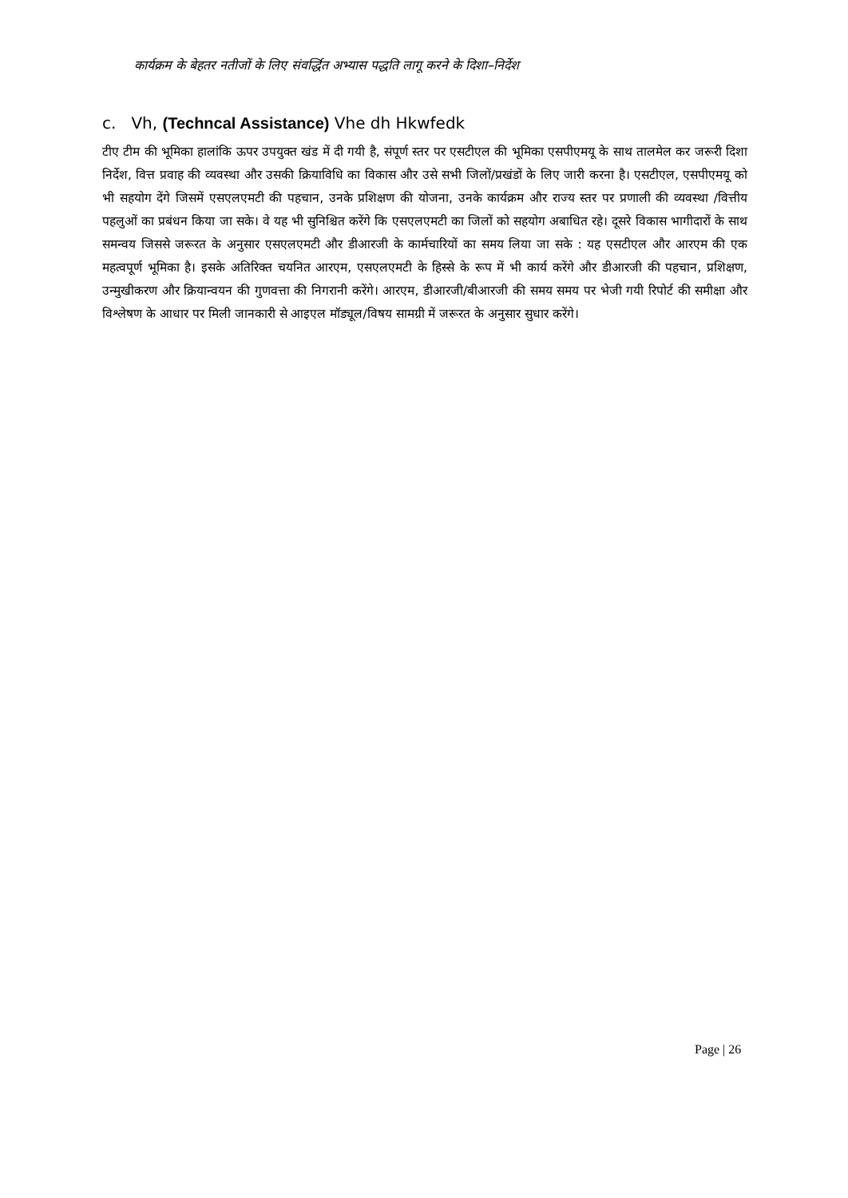कार्यक्रम के बेहतर नतीजों के लिए संवर्द्धित अभ्यास पद्धति लागू करने के दिशा–निर्देश
c. Vh, (Techncal Assistance) Vhe dh Hkwfedk
टीए टीम की भूमिका हालांकि ऊपर उपयुक्त खंड में दी गयी है, संपूर्ण स्तर पर एसटीएल की भूमिका एसपीएमयू के साथ तालमेल कर जरूरी दिशा निर्देश, वित्त प्रवाह की व्यवस्था और उसकी क्रियाविधि का विकास और उसे सभी जिलों/प्रखंडों के लिए जारी करना है। एसटीएल, एसपीएमयू को भी सहयोग देंगे जिसमें एसएलएमटी की पहचान, उनके प्रशिक्षण की योजना, उनके कार्यक्रम और राज्य स्तर पर प्रणाली की व्यवस्था /वित्तीय पहलुओं का प्रबंधन किया जा सके। वे यह भी सुनिश्चित करेंगे कि एसएलएमटी का जिलों को सहयोग अबाधित रहे। दूसरे विकास भागीदारों के साथ समन्वय जिससे जरूरत के अनुसार एसएलएमटी और डीआरजी के कार्मचारियों का समय लिया जा सके : यह एसटीएल और आरएम की एक महत्वपूर्ण भूमिका है। इसके अतिरिक्त चयनित आरएम, एसएलएमटी के हिस्से के रूप में भी कार्य करेंगे और डीआरजी की पहचान, प्रशिक्षण, उन्मुखीकरण और क्रियान्वयन की गुणवत्ता की निगरानी करेंगे। आरएम, डीआरजी/बीआरजी की समय समय पर भेजी गयी रिपोर्ट की समीक्षा और विश्लेषण के आधार पर मिली जानकारी से आइएल मॉड्यूल/विषय सामग्री में जरूरत के अनुसार सुधार करेंगे।
Page | 26